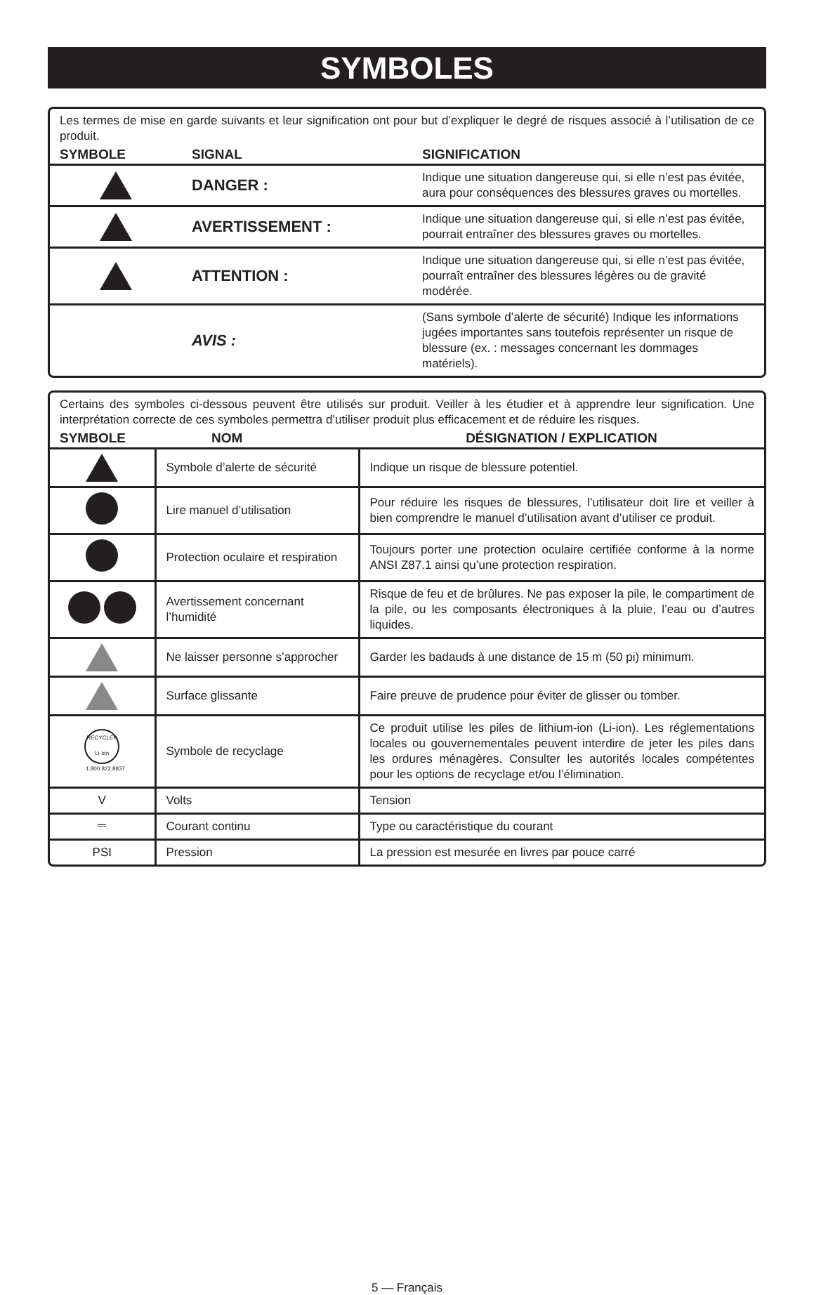SYMBOLES
Les termes de mise en garde suivants et leur signification ont pour but d’expliquer le degré de risques associé à l’utilisation de ce produit.
| SYMBOLE | SIGNAL | SIGNIFICATION |
| --- | --- | --- |
| | DANGER : | Indique une situation dangereuse qui, si elle n’est pas évitée, aura pour conséquences des blessures graves ou mortelles. |
| | AVERTISSEMENT : | Indique une situation dangereuse qui, si elle n’est pas évitée, pourrait entraîner des blessures graves ou mortelles. |
| | ATTENTION : | Indique une situation dangereuse qui, si elle n’est pas évitée, pourraît entraîner des blessures légères ou de gravité modérée. |
| | AVIS : | (Sans symbole d’alerte de sécurité) Indique les informations jugées importantes sans toutefois représenter un risque de blessure (ex. : messages concernant les dommages matériels). |
Certains des symboles ci-dessous peuvent être utilisés sur produit. Veiller à les étudier et à apprendre leur signification. Une interprétation correcte de ces symboles permettra d’utiliser produit plus efficacement et de réduire les risques.
| SYMBOLE | NOM | DÉSIGNATION / EXPLICATION |
| --- | --- | --- |
| | Symbole d’alerte de sécurité | Indique un risque de blessure potentiel. |
| | Lire manuel d’utilisation | Pour réduire les risques de blessures, l’utilisateur doit lire et veiller à bien comprendre le manuel d’utilisation avant d’utiliser ce produit. |
| | Protection oculaire et respiration | Toujours porter une protection oculaire certifiée conforme à la norme ANSI Z87.1 ainsi qu’une protection respiration. |
| | Avertissement concernant l’humidité | Risque de feu et de brûlures. Ne pas exposer la pile, le compartiment de la pile, ou les composants électroniques à la pluie, l’eau ou d’autres liquides. |
| | Ne laisser personne s’approcher | Garder les badauds à une distance de 15 m (50 pi) minimum. |
| | Surface glissante | Faire preuve de prudence pour éviter de glisser ou tomber. |
| RECYCLER Li-Ion 1.800.822.8837 | Symbole de recyclage | Ce produit utilise les piles de lithium-ion (Li-ion). Les réglementations locales ou gouvernementales peuvent interdire de jeter les piles dans les ordures ménagères. Consulter les autorités locales compétentes pour les options de recyclage et/ou l’élimination. |
| V | Volts | Tension |
| ⎓ | Courant continu | Type ou caractéristique du courant |
| PSI | Pression | La pression est mesurée en livres par pouce carré |
5 — Français